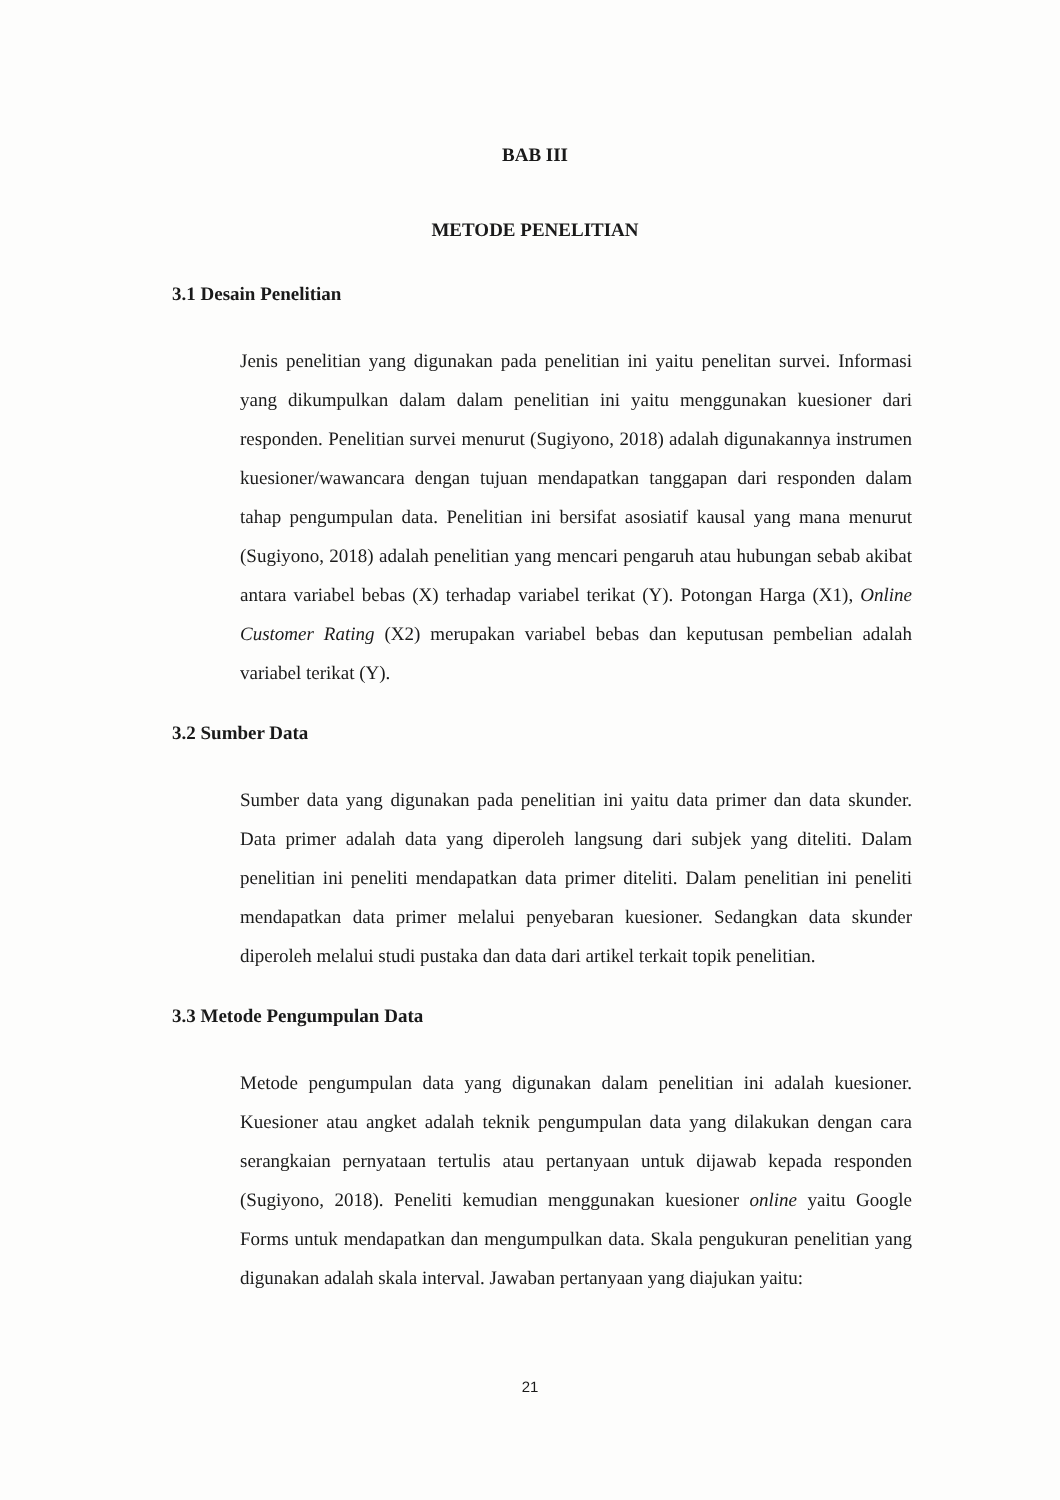BAB III
METODE PENELITIAN
3.1 Desain Penelitian
Jenis penelitian yang digunakan pada penelitian ini yaitu penelitan survei. Informasi yang dikumpulkan dalam dalam penelitian ini yaitu menggunakan kuesioner dari responden. Penelitian survei menurut (Sugiyono, 2018) adalah digunakannya instrumen kuesioner/wawancara dengan tujuan mendapatkan tanggapan dari responden dalam tahap pengumpulan data. Penelitian ini bersifat asosiatif kausal yang mana menurut (Sugiyono, 2018) adalah penelitian yang mencari pengaruh atau hubungan sebab akibat antara variabel bebas (X) terhadap variabel terikat (Y). Potongan Harga (X1), Online Customer Rating (X2) merupakan variabel bebas dan keputusan pembelian adalah variabel terikat (Y).
3.2 Sumber Data
Sumber data yang digunakan pada penelitian ini yaitu data primer dan data skunder. Data primer adalah data yang diperoleh langsung dari subjek yang diteliti. Dalam penelitian ini peneliti mendapatkan data primer diteliti. Dalam penelitian ini peneliti mendapatkan data primer melalui penyebaran kuesioner. Sedangkan data skunder diperoleh melalui studi pustaka dan data dari artikel terkait topik penelitian.
3.3 Metode Pengumpulan Data
Metode pengumpulan data yang digunakan dalam penelitian ini adalah kuesioner. Kuesioner atau angket adalah teknik pengumpulan data yang dilakukan dengan cara serangkaian pernyataan tertulis atau pertanyaan untuk dijawab kepada responden (Sugiyono, 2018). Peneliti kemudian menggunakan kuesioner online yaitu Google Forms untuk mendapatkan dan mengumpulkan data. Skala pengukuran penelitian yang digunakan adalah skala interval. Jawaban pertanyaan yang diajukan yaitu:
21